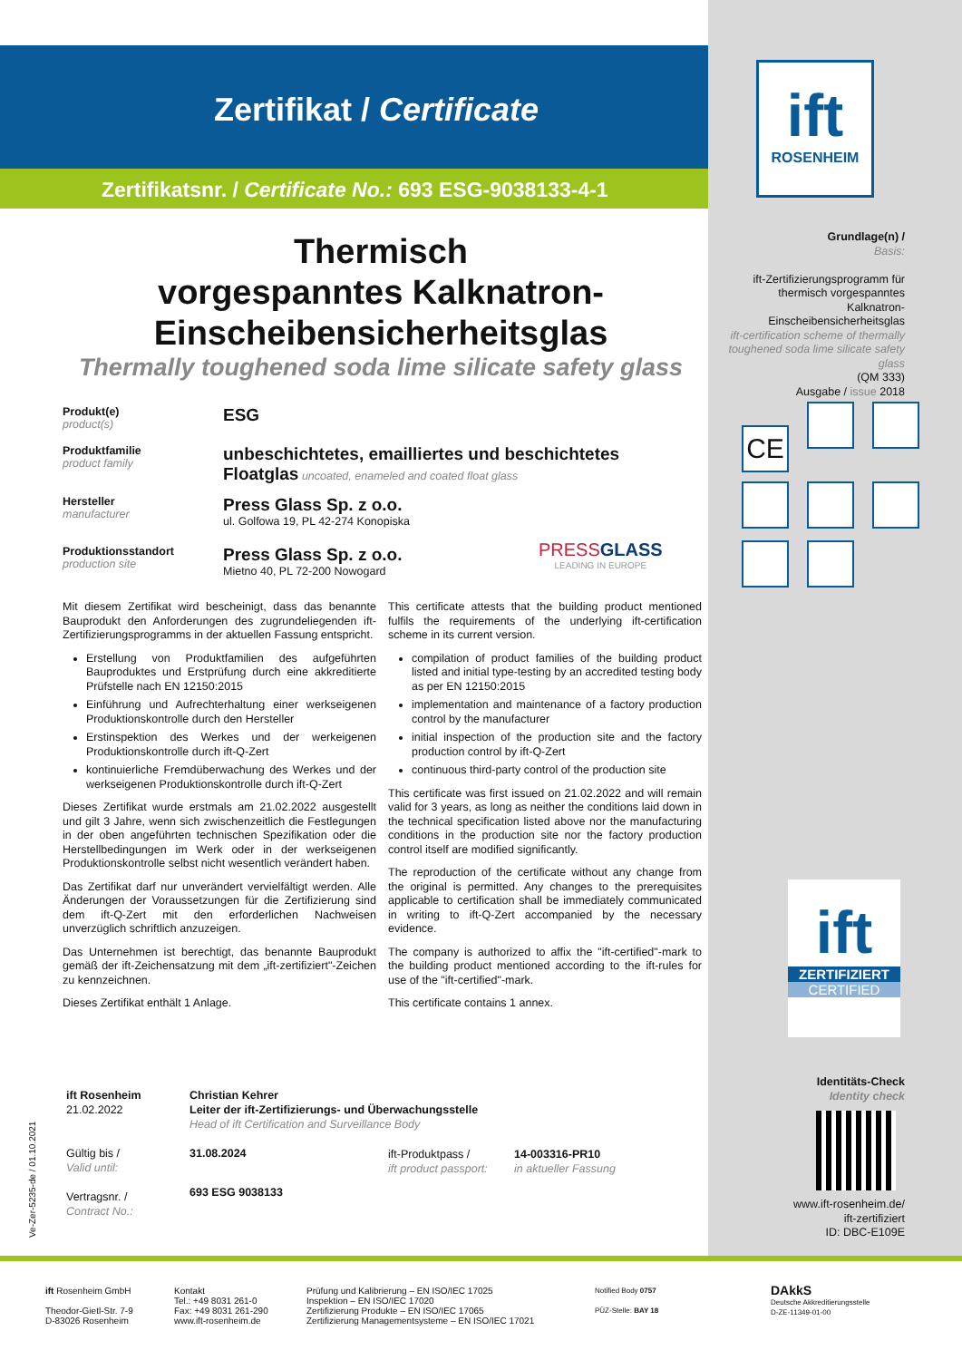Zertifikat / Certificate
Zertifikatsnr. / Certificate No.: 693 ESG-9038133-4-1
ift
ROSENHEIM
Thermisch
vorgespanntes Kalknatron-
Einscheibensicherheitsglas
Thermally toughened soda lime silicate safety glass
Produkt(e)
product(s)
ESG
Produktfamilie
product family
unbeschichtetes, emailliertes und beschichtetes
Floatglas uncoated, enameled and coated float glass
Hersteller
manufacturer
Press Glass Sp. z o.o.
ul. Golfowa 19, PL 42-274 Konopiska
Produktionsstandort
production site
Press Glass Sp. z o.o.
Mietno 40, PL 72-200 Nowogard
PRESSGLASS
LEADING IN EUROPE
Mit diesem Zertifikat wird bescheinigt, dass das benannte Bauprodukt den Anforderungen des zugrundeliegenden ift-Zertifizierungsprogramms in der aktuellen Fassung entspricht.
Erstellung von Produktfamilien des aufgeführten Bauproduktes und Erstprüfung durch eine akkreditierte Prüfstelle nach EN 12150:2015
Einführung und Aufrechterhaltung einer werkseigenen Produktionskontrolle durch den Hersteller
Erstinspektion des Werkes und der werkeigenen Produktionskontrolle durch ift-Q-Zert
kontinuierliche Fremdüberwachung des Werkes und der werkseigenen Produktionskontrolle durch ift-Q-Zert
Dieses Zertifikat wurde erstmals am 21.02.2022 ausgestellt und gilt 3 Jahre, wenn sich zwischenzeitlich die Festlegungen in der oben angeführten technischen Spezifikation oder die Herstellbedingungen im Werk oder in der werkseigenen Produktionskontrolle selbst nicht wesentlich verändert haben.
Das Zertifikat darf nur unverändert vervielfältigt werden. Alle Änderungen der Voraussetzungen für die Zertifizierung sind dem ift-Q-Zert mit den erforderlichen Nachweisen unverzüglich schriftlich anzuzeigen.
Das Unternehmen ist berechtigt, das benannte Bauprodukt gemäß der ift-Zeichensatzung mit dem „ift-zertifiziert"-Zeichen zu kennzeichnen.
Dieses Zertifikat enthält 1 Anlage.
This certificate attests that the building product mentioned fulfils the requirements of the underlying ift-certification scheme in its current version.
compilation of product families of the building product listed and initial type-testing by an accredited testing body as per EN 12150:2015
implementation and maintenance of a factory production control by the manufacturer
initial inspection of the production site and the factory production control by ift-Q-Zert
continuous third-party control of the production site
This certificate was first issued on 21.02.2022 and will remain valid for 3 years, as long as neither the conditions laid down in the technical specification listed above nor the manufacturing conditions in the production site nor the factory production control itself are modified significantly.
The reproduction of the certificate without any change from the original is permitted. Any changes to the prerequisites applicable to certification shall be immediately communicated in writing to ift-Q-Zert accompanied by the necessary evidence.
The company is authorized to affix the "ift-certified"-mark to the building product mentioned according to the ift-rules for use of the "ift-certified"-mark.
This certificate contains 1 annex.
ift Rosenheim
21.02.2022
Gültig bis /
Valid until:
Vertragsnr. /
Contract No.:
Christian Kehrer
Leiter der ift-Zertifizierungs- und Überwachungsstelle
Head of ift Certification and Surveillance Body
31.08.2024
693 ESG 9038133
ift-Produktpass /
ift product passport:
14-003316-PR10
in aktueller Fassung
Ve-Zer-5235-de / 01.10.2021
Grundlage(n) /
Basis:
ift-Zertifizierungsprogramm für thermisch vorgespanntes Kalknatron-Einscheibensicherheitsglas
ift-certification scheme of thermally toughened soda lime silicate safety glass
(QM 333)
Ausgabe / issue 2018
CE
ift
ZERTIFIZIERT
CERTIFIED
Identitäts-Check
Identity check
www.ift-rosenheim.de/
ift-zertifiziert
ID: DBC-E109E
ift Rosenheim GmbH
Theodor-Gietl-Str. 7-9
D-83026 Rosenheim
Kontakt
Tel.: +49 8031 261-0
Fax: +49 8031 261-290
www.ift-rosenheim.de
Prüfung und Kalibrierung – EN ISO/IEC 17025
Inspektion – EN ISO/IEC 17020
Zertifizierung Produkte – EN ISO/IEC 17065
Zertifizierung Managementsysteme – EN ISO/IEC 17021
Notified Body 0757
PÜZ-Stelle: BAY 18
DAkkS
Deutsche Akkreditierungsstelle
D-ZE-11349-01-00